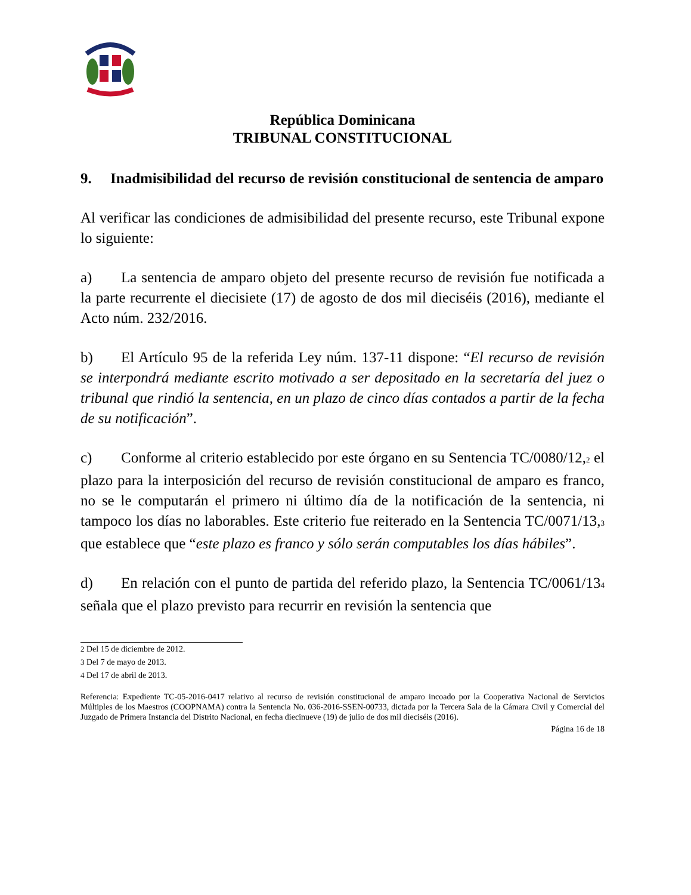República Dominicana
TRIBUNAL CONSTITUCIONAL
9. Inadmisibilidad del recurso de revisión constitucional de sentencia de amparo
Al verificar las condiciones de admisibilidad del presente recurso, este Tribunal expone lo siguiente:
a) La sentencia de amparo objeto del presente recurso de revisión fue notificada a la parte recurrente el diecisiete (17) de agosto de dos mil dieciséis (2016), mediante el Acto núm. 232/2016.
b) El Artículo 95 de la referida Ley núm. 137-11 dispone: “El recurso de revisión se interpondrá mediante escrito motivado a ser depositado en la secretaría del juez o tribunal que rindió la sentencia, en un plazo de cinco días contados a partir de la fecha de su notificación”.
c) Conforme al criterio establecido por este órgano en su Sentencia TC/0080/12,<sup>2</sup> el plazo para la interposición del recurso de revisión constitucional de amparo es franco, no se le computarán el primero ni último día de la notificación de la sentencia, ni tampoco los días no laborables. Este criterio fue reiterado en la Sentencia TC/0071/13,<sup>3</sup> que establece que “este plazo es franco y sólo serán computables los días hábiles”.
d) En relación con el punto de partida del referido plazo, la Sentencia TC/0061/13<sup>4</sup> señala que el plazo previsto para recurrir en revisión la sentencia que
<sup>2</sup> Del 15 de diciembre de 2012.
<sup>3</sup> Del 7 de mayo de 2013.
<sup>4</sup> Del 17 de abril de 2013.
Referencia: Expediente TC-05-2016-0417 relativo al recurso de revisión constitucional de amparo incoado por la Cooperativa Nacional de Servicios Múltiples de los Maestros (COOPNAMA) contra la Sentencia No. 036-2016-SSEN-00733, dictada por la Tercera Sala de la Cámara Civil y Comercial del Juzgado de Primera Instancia del Distrito Nacional, en fecha diecinueve (19) de julio de dos mil dieciséis (2016).
Página 16 de 18